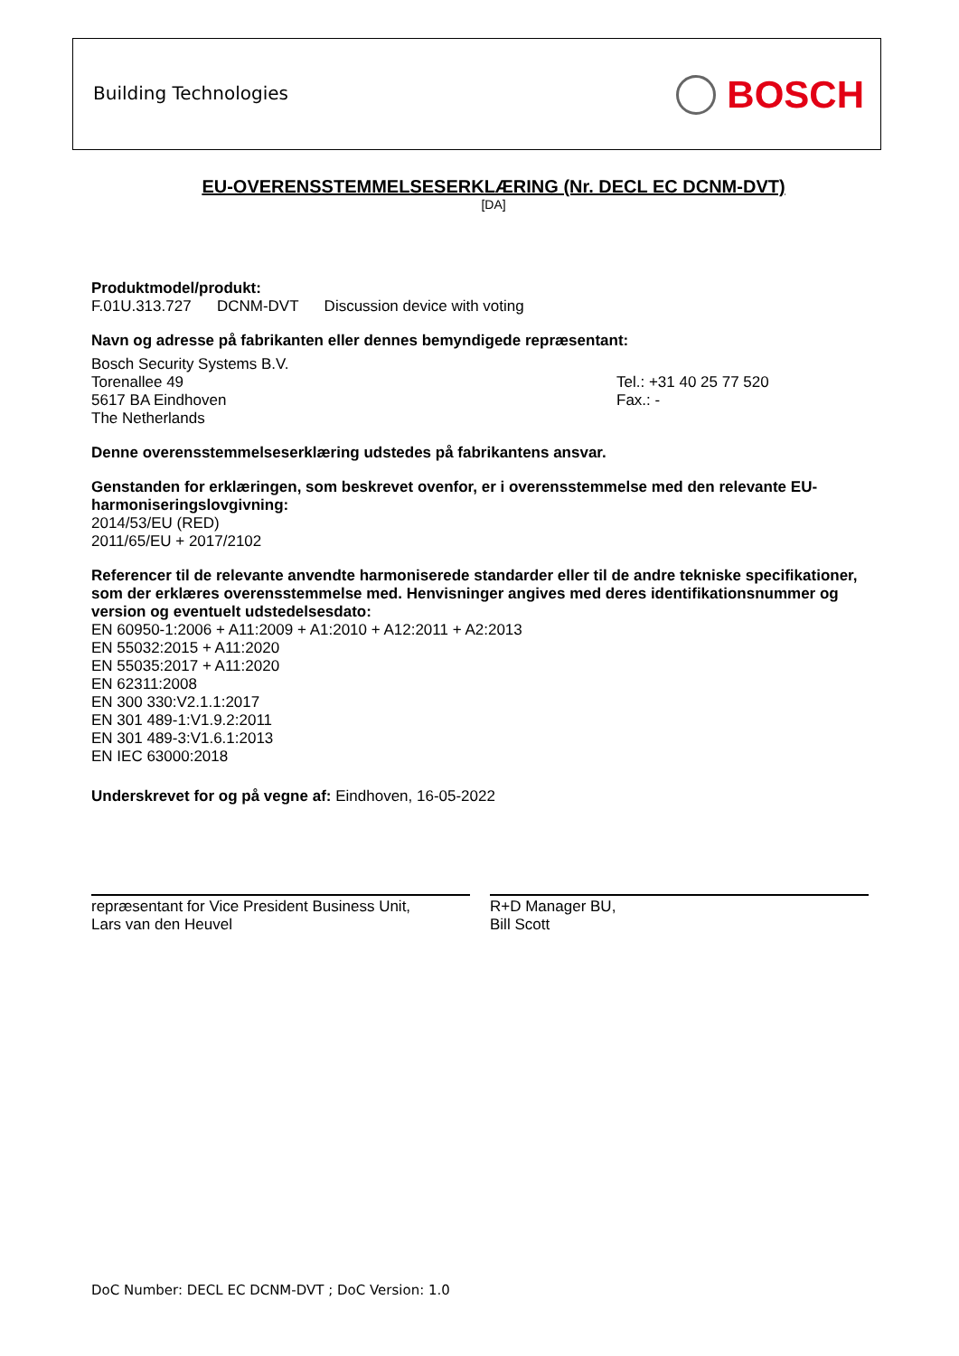Building Technologies BOSCH
EU-OVERENSSTEMMELSESERKLÆRING (Nr. DECL EC DCNM-DVT)
[DA]
Produktmodel/produkt:
F.01U.313.727 DCNM-DVT Discussion device with voting
Navn og adresse på fabrikanten eller dennes bemyndigede repræsentant:
Bosch Security Systems B.V.
Torenallee 49
5617 BA Eindhoven
The Netherlands
Tel.: +31 40 25 77 520
Fax.: -
Denne overensstemmelseserklæring udstedes på fabrikantens ansvar.
Genstanden for erklæringen, som beskrevet ovenfor, er i overensstemmelse med den relevante EU-harmoniseringslovgivning:
2014/53/EU (RED)
2011/65/EU + 2017/2102
Referencer til de relevante anvendte harmoniserede standarder eller til de andre tekniske specifikationer, som der erklæres overensstemmelse med. Henvisninger angives med deres identifikationsnummer og version og eventuelt udstedelsesdato:
EN 60950-1:2006 + A11:2009 + A1:2010 + A12:2011 + A2:2013
EN 55032:2015 + A11:2020
EN 55035:2017 + A11:2020
EN 62311:2008
EN 300 330:V2.1.1:2017
EN 301 489-1:V1.9.2:2011
EN 301 489-3:V1.6.1:2013
EN IEC 63000:2018
Underskrevet for og på vegne af: Eindhoven, 16-05-2022
repræsentant for Vice President Business Unit,
Lars van den Heuvel
R+D Manager BU,
Bill Scott
DoC Number: DECL EC DCNM-DVT ; DoC Version: 1.0